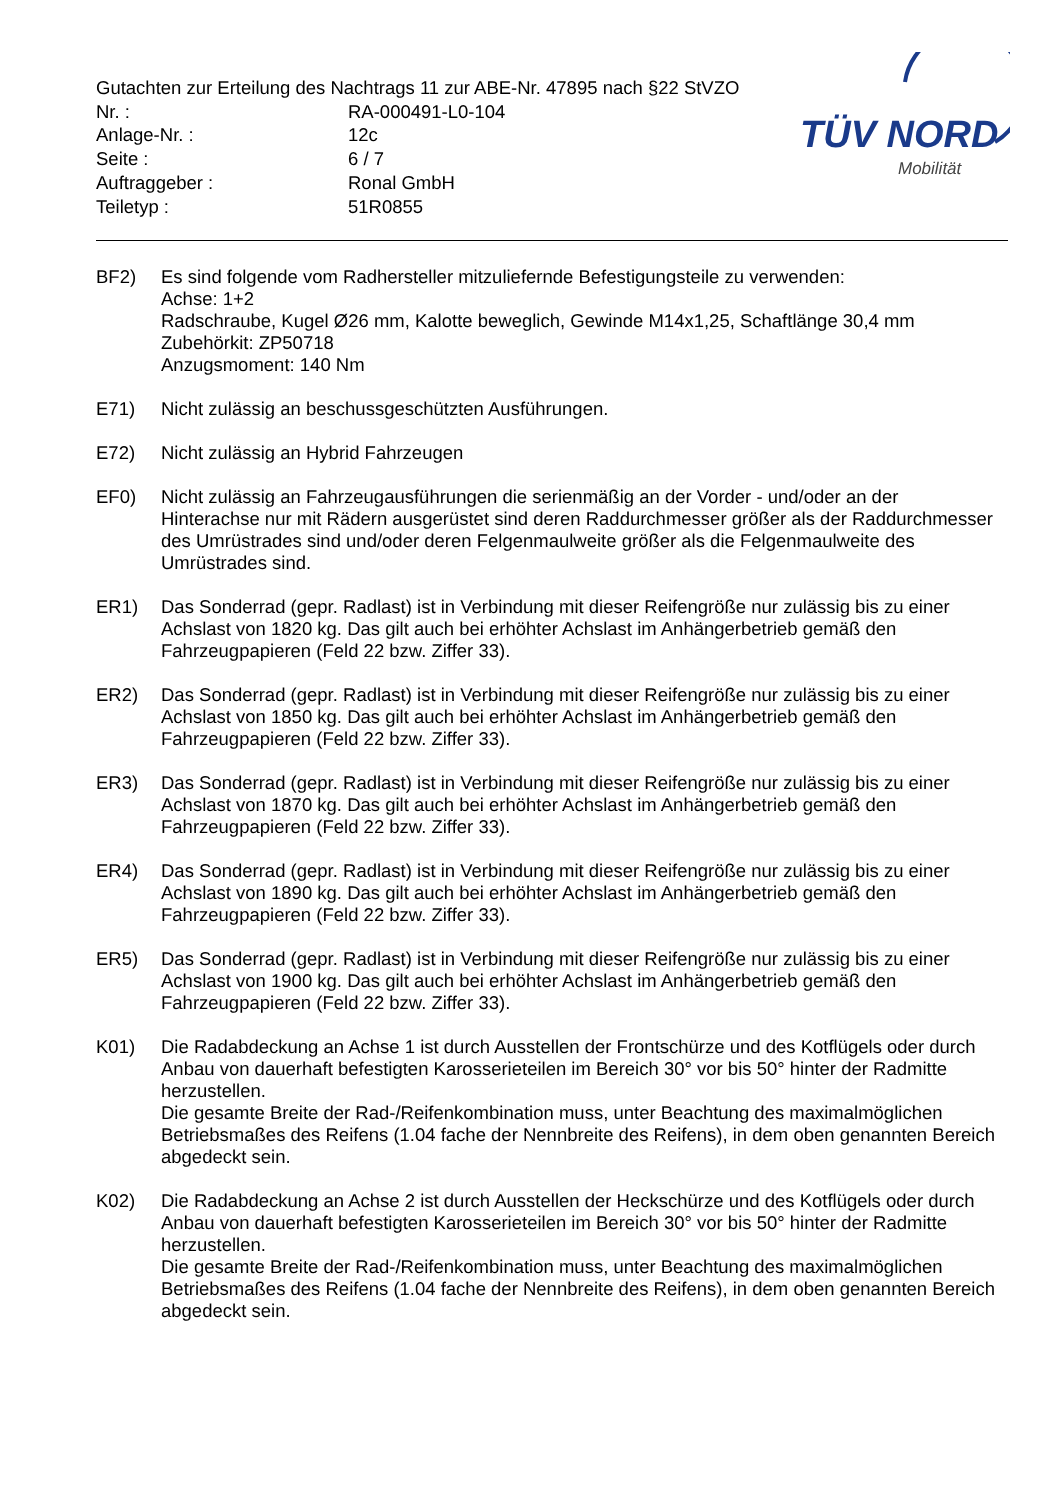Gutachten zur Erteilung des Nachtrags 11 zur ABE-Nr. 47895 nach §22 StVZO
Nr. : RA-000491-L0-104
Anlage-Nr. : 12c
Seite : 6 / 7
Auftraggeber : Ronal GmbH
Teiletyp : 51R0855
TÜV NORD
Mobilität
BF2) Es sind folgende vom Radhersteller mitzuliefernde Befestigungsteile zu verwenden:
Achse: 1+2
Radschraube, Kugel Ø26 mm, Kalotte beweglich, Gewinde M14x1,25, Schaftlänge 30,4 mm
Zubehörkit: ZP50718
Anzugsmoment: 140 Nm
E71) Nicht zulässig an beschussgeschützten Ausführungen.
E72) Nicht zulässig an Hybrid Fahrzeugen
EF0) Nicht zulässig an Fahrzeugausführungen die serienmäßig an der Vorder - und/oder an der Hinterachse nur mit Rädern ausgerüstet sind deren Raddurchmesser größer als der Raddurchmesser des Umrüstrades sind und/oder deren Felgenmaulweite größer als die Felgenmaulweite des Umrüstrades sind.
ER1) Das Sonderrad (gepr. Radlast) ist in Verbindung mit dieser Reifengröße nur zulässig bis zu einer Achslast von 1820 kg. Das gilt auch bei erhöhter Achslast im Anhängerbetrieb gemäß den Fahrzeugpapieren (Feld 22 bzw. Ziffer 33).
ER2) Das Sonderrad (gepr. Radlast) ist in Verbindung mit dieser Reifengröße nur zulässig bis zu einer Achslast von 1850 kg. Das gilt auch bei erhöhter Achslast im Anhängerbetrieb gemäß den Fahrzeugpapieren (Feld 22 bzw. Ziffer 33).
ER3) Das Sonderrad (gepr. Radlast) ist in Verbindung mit dieser Reifengröße nur zulässig bis zu einer Achslast von 1870 kg. Das gilt auch bei erhöhter Achslast im Anhängerbetrieb gemäß den Fahrzeugpapieren (Feld 22 bzw. Ziffer 33).
ER4) Das Sonderrad (gepr. Radlast) ist in Verbindung mit dieser Reifengröße nur zulässig bis zu einer Achslast von 1890 kg. Das gilt auch bei erhöhter Achslast im Anhängerbetrieb gemäß den Fahrzeugpapieren (Feld 22 bzw. Ziffer 33).
ER5) Das Sonderrad (gepr. Radlast) ist in Verbindung mit dieser Reifengröße nur zulässig bis zu einer Achslast von 1900 kg. Das gilt auch bei erhöhter Achslast im Anhängerbetrieb gemäß den Fahrzeugpapieren (Feld 22 bzw. Ziffer 33).
K01) Die Radabdeckung an Achse 1 ist durch Ausstellen der Frontschürze und des Kotflügels oder durch Anbau von dauerhaft befestigten Karosserieteilen im Bereich 30° vor bis 50° hinter der Radmitte herzustellen.
Die gesamte Breite der Rad-/Reifenkombination muss, unter Beachtung des maximalmöglichen Betriebsmaßes des Reifens (1.04 fache der Nennbreite des Reifens), in dem oben genannten Bereich abgedeckt sein.
K02) Die Radabdeckung an Achse 2 ist durch Ausstellen der Heckschürze und des Kotflügels oder durch Anbau von dauerhaft befestigten Karosserieteilen im Bereich 30° vor bis 50° hinter der Radmitte herzustellen.
Die gesamte Breite der Rad-/Reifenkombination muss, unter Beachtung des maximalmöglichen Betriebsmaßes des Reifens (1.04 fache der Nennbreite des Reifens), in dem oben genannten Bereich abgedeckt sein.